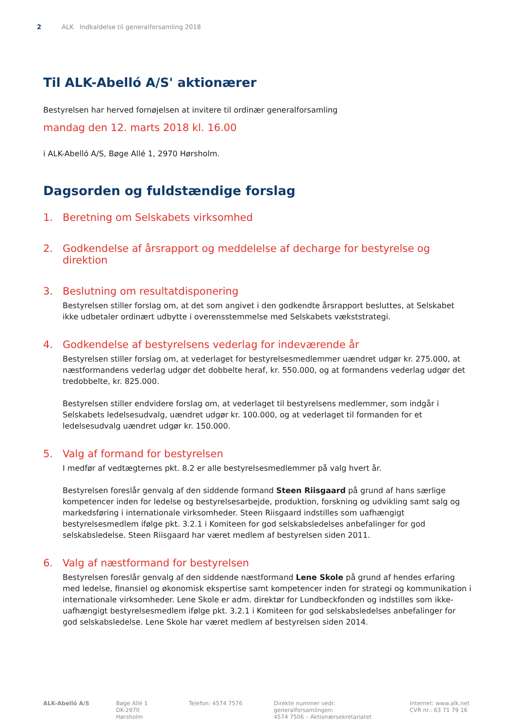2 ALK Indkaldelse til generalforsamling 2018
Til ALK-Abelló A/S' aktionærer
Bestyrelsen har herved fornøjelsen at invitere til ordinær generalforsamling
mandag den 12. marts 2018 kl. 16.00
i ALK-Abelló A/S, Bøge Allé 1, 2970 Hørsholm.
Dagsorden og fuldstændige forslag
1. Beretning om Selskabets virksomhed
2. Godkendelse af årsrapport og meddelelse af decharge for bestyrelse og direktion
3. Beslutning om resultatdisponering
Bestyrelsen stiller forslag om, at det som angivet i den godkendte årsrapport besluttes, at Selskabet ikke udbetaler ordinært udbytte i overensstemmelse med Selskabets vækststrategi.
4. Godkendelse af bestyrelsens vederlag for indeværende år
Bestyrelsen stiller forslag om, at vederlaget for bestyrelsesmedlemmer uændret udgør kr. 275.000, at næstformandens vederlag udgør det dobbelte heraf, kr. 550.000, og at formandens vederlag udgør det tredobbelte, kr. 825.000.
Bestyrelsen stiller endvidere forslag om, at vederlaget til bestyrelsens medlemmer, som indgår i Selskabets ledelsesudvalg, uændret udgør kr. 100.000, og at vederlaget til formanden for et ledelsesudvalg uændret udgør kr. 150.000.
5. Valg af formand for bestyrelsen
I medfør af vedtægternes pkt. 8.2 er alle bestyrelsesmedlemmer på valg hvert år.
Bestyrelsen foreslår genvalg af den siddende formand Steen Riisgaard på grund af hans særlige kompetencer inden for ledelse og bestyrelsesarbejde, produktion, forskning og udvikling samt salg og markedsføring i internationale virksomheder. Steen Riisgaard indstilles som uafhængigt bestyrelsesmedlem ifølge pkt. 3.2.1 i Komiteen for god selskabsledelses anbefalinger for god selskabsledelse. Steen Riisgaard har været medlem af bestyrelsen siden 2011.
6. Valg af næstformand for bestyrelsen
Bestyrelsen foreslår genvalg af den siddende næstformand Lene Skole på grund af hendes erfaring med ledelse, finansiel og økonomisk ekspertise samt kompetencer inden for strategi og kommunikation i internationale virksomheder. Lene Skole er adm. direktør for Lundbeckfonden og indstilles som ikke-uafhængigt bestyrelsesmedlem ifølge pkt. 3.2.1 i Komiteen for god selskabsledelses anbefalinger for god selskabsledelse. Lene Skole har været medlem af bestyrelsen siden 2014.
ALK-Abelló A/S Bøge Allé 1
DK-2970 Hørsholm
Telefon: 4574 7576 Direkte nummer vedr. generalforsamlingen:
4574 7506 – Aktionærsekretariatet
Internet: www.alk.net
CVR nr.: 63 71 79 16